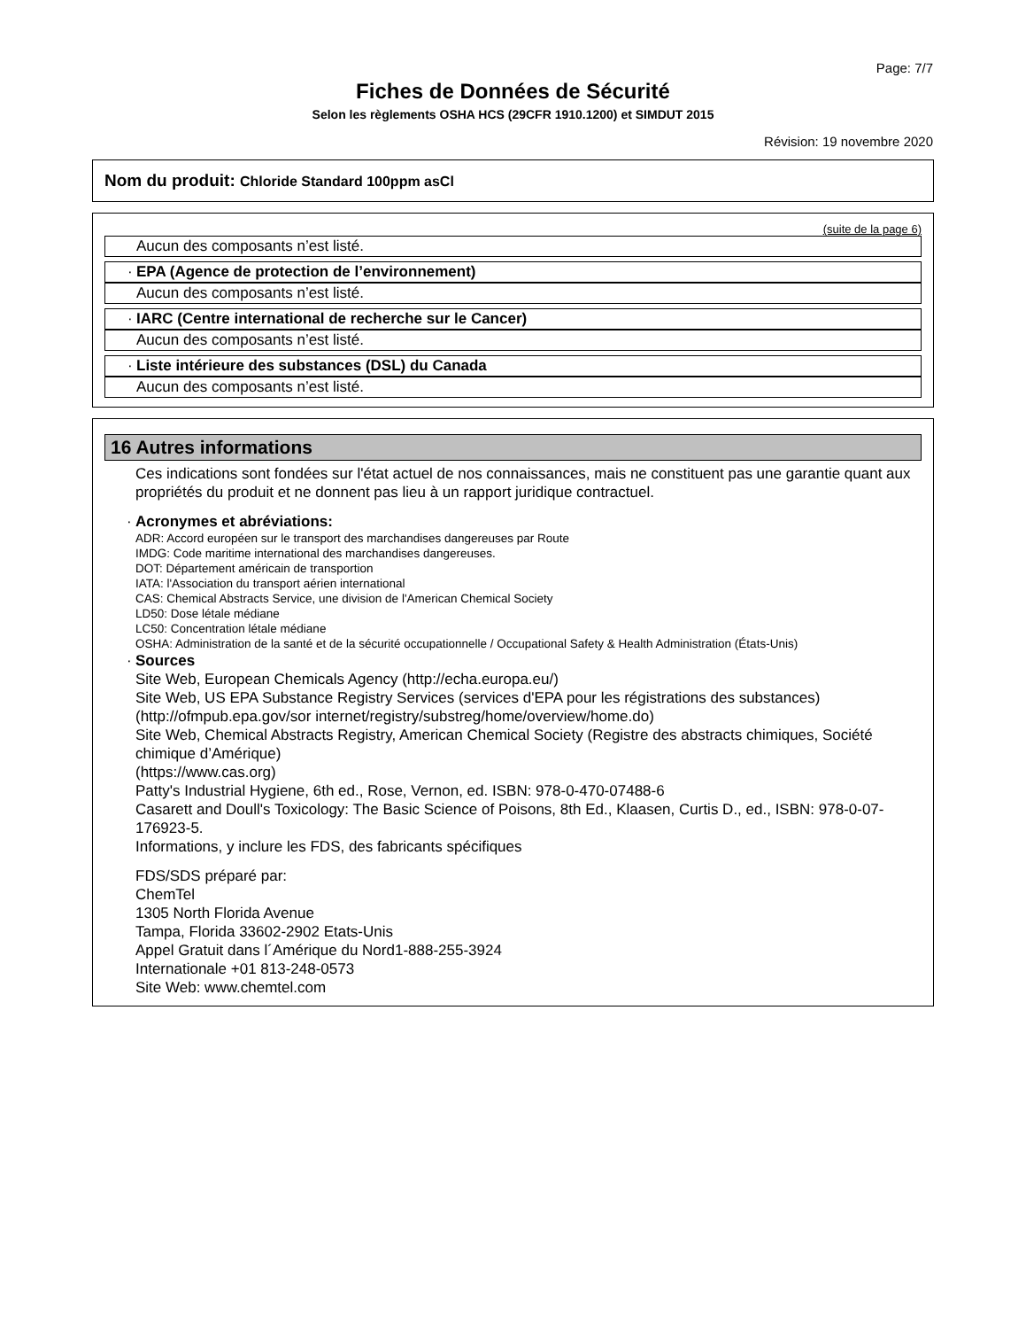Page: 7/7
Fiches de Données de Sécurité
Selon les règlements OSHA HCS (29CFR 1910.1200) et SIMDUT 2015
Révision: 19 novembre 2020
Nom du produit: Chloride Standard 100ppm asCl
(suite de la page 6)
Aucun des composants n’est listé.
· EPA (Agence de protection de l’environnement)
Aucun des composants n’est listé.
· IARC (Centre international de recherche sur le Cancer)
Aucun des composants n’est listé.
· Liste intérieure des substances (DSL) du Canada
Aucun des composants n’est listé.
16 Autres informations
Ces indications sont fondées sur l'état actuel de nos connaissances, mais ne constituent pas une garantie quant aux propriétés du produit et ne donnent pas lieu à un rapport juridique contractuel.
· Acronymes et abréviations:
ADR: Accord européen sur le transport des marchandises dangereuses par Route
IMDG: Code maritime international des marchandises dangereuses.
DOT: Département américain de transportion
IATA: l'Association du transport aérien international
CAS: Chemical Abstracts Service, une division de l'American Chemical Society
LD50: Dose létale médiane
LC50: Concentration létale médiane
OSHA: Administration de la santé et de la sécurité occupationnelle / Occupational Safety & Health Administration (États-Unis)
· Sources
Site Web, European Chemicals Agency (http://echa.europa.eu/)
Site Web, US EPA Substance Registry Services (services d'EPA pour les régistrations des substances) (http://ofmpub.epa.gov/sor internet/registry/substreg/home/overview/home.do)
Site Web, Chemical Abstracts Registry, American Chemical Society (Registre des abstracts chimiques, Société chimique d’Amérique)
(https://www.cas.org)
Patty's Industrial Hygiene, 6th ed., Rose, Vernon, ed. ISBN: 978-0-470-07488-6
Casarett and Doull's Toxicology: The Basic Science of Poisons, 8th Ed., Klaasen, Curtis D., ed., ISBN: 978-0-07-176923-5.
Informations, y inclure les FDS, des fabricants spécifiques
FDS/SDS préparé par:
ChemTel
1305 North Florida Avenue
Tampa, Florida 33602-2902 Etats-Unis
Appel Gratuit dans l´Amérique du Nord1-888-255-3924
Internationale +01 813-248-0573
Site Web: www.chemtel.com